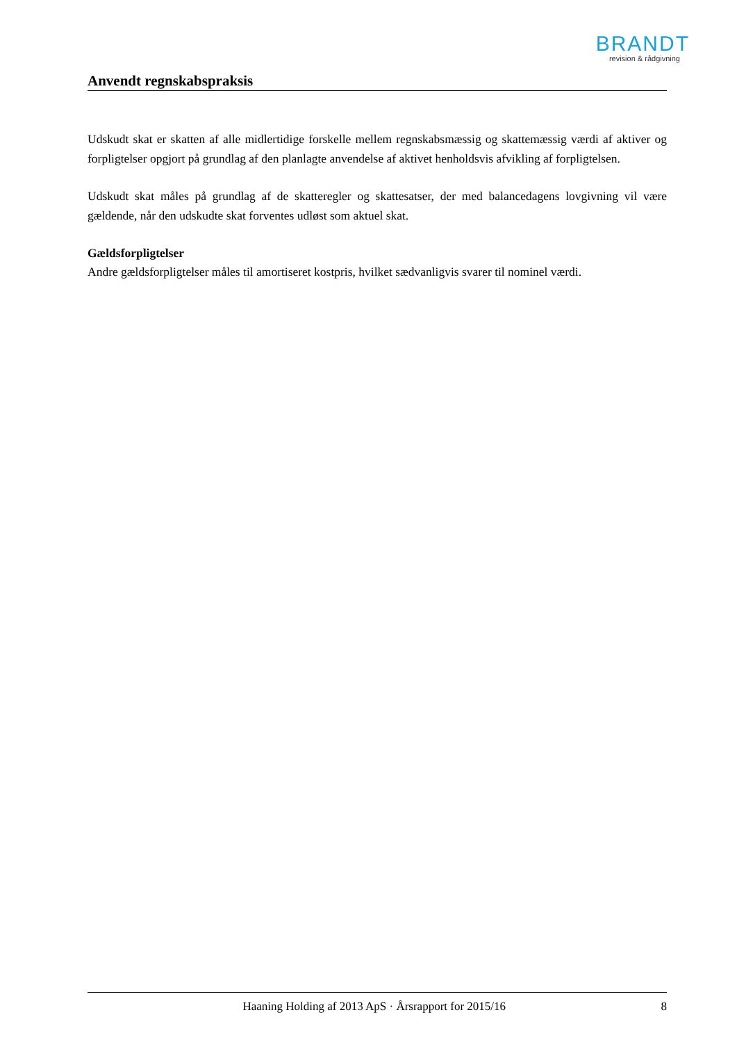BRANDT
revision & rådgivning
Anvendt regnskabspraksis
Udskudt skat er skatten af alle midlertidige forskelle mellem regnskabsmæssig og skattemæssig værdi af aktiver og forpligtelser opgjort på grundlag af den planlagte anvendelse af aktivet henholdsvis afvikling af forpligtelsen.
Udskudt skat måles på grundlag af de skatteregler og skattesatser, der med balancedagens lovgivning vil være gældende, når den udskudte skat forventes udløst som aktuel skat.
Gældsforpligtelser
Andre gældsforpligtelser måles til amortiseret kostpris, hvilket sædvanligvis svarer til nominel værdi.
Haaning Holding af 2013 ApS · Årsrapport for 2015/16 8